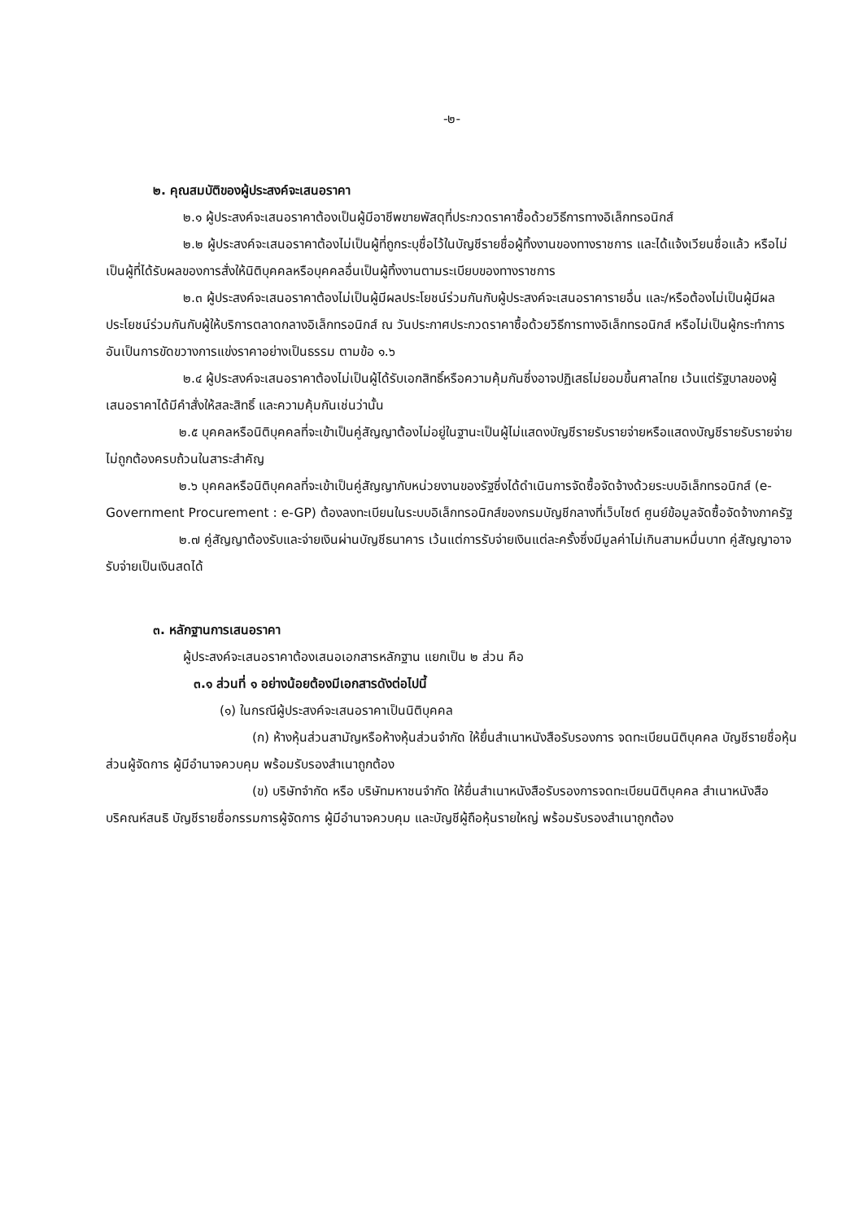-๒-
๒. คุณสมบัติของผู้ประสงค์จะเสนอราคา
๒.๑ ผู้ประสงค์จะเสนอราคาต้องเป็นผู้มีอาชีพขายพัสดุที่ประกวดราคาซื้อด้วยวิธีการทางอิเล็กทรอนิกส์
๒.๒ ผู้ประสงค์จะเสนอราคาต้องไม่เป็นผู้ที่ถูกระบุชื่อไว้ในบัญชีรายชื่อผู้ทิ้งงานของทางราชการ และได้แจ้งเวียนชื่อแล้ว หรือไม่เป็นผู้ที่ได้รับผลของการสั่งให้นิติบุคคลหรือบุคคลอื่นเป็นผู้ทิ้งงานตามระเบียบของทางราชการ
๒.๓ ผู้ประสงค์จะเสนอราคาต้องไม่เป็นผู้มีผลประโยชน์ร่วมกันกับผู้ประสงค์จะเสนอราคารายอื่น และ/หรือต้องไม่เป็นผู้มีผลประโยชน์ร่วมกันกับผู้ให้บริการตลาดกลางอิเล็กทรอนิกส์ ณ วันประกาศประกวดราคาซื้อด้วยวิธีการทางอิเล็กทรอนิกส์ หรือไม่เป็นผู้กระทำการอันเป็นการขัดขวางการแข่งราคาอย่างเป็นธรรม ตามข้อ ๑.๖
๒.๔ ผู้ประสงค์จะเสนอราคาต้องไม่เป็นผู้ได้รับเอกสิทธิ์หรือความคุ้มกันซึ่งอาจปฏิเสธไม่ยอมขึ้นศาลไทย เว้นแต่รัฐบาลของผู้เสนอราคาได้มีคำสั่งให้สละสิทธิ์ และความคุ้มกันเช่นว่านั้น
๒.๕ บุคคลหรือนิติบุคคลที่จะเข้าเป็นคู่สัญญาต้องไม่อยู่ในฐานะเป็นผู้ไม่แสดงบัญชีรายรับรายจ่ายหรือแสดงบัญชีรายรับรายจ่าย ไม่ถูกต้องครบถ้วนในสาระสำคัญ
๒.๖ บุคคลหรือนิติบุคคลที่จะเข้าเป็นคู่สัญญากับหน่วยงานของรัฐซึ่งได้ดำเนินการจัดซื้อจัดจ้างด้วยระบบอิเล็กทรอนิกส์ (e-Government Procurement : e-GP) ต้องลงทะเบียนในระบบอิเล็กทรอนิกส์ของกรมบัญชีกลางที่เว็บไซต์ ศูนย์ข้อมูลจัดซื้อจัดจ้างภาครัฐ
๒.๗ คู่สัญญาต้องรับและจ่ายเงินผ่านบัญชีธนาคาร เว้นแต่การรับจ่ายเงินแต่ละครั้งซึ่งมีมูลค่าไม่เกินสามหมื่นบาท คู่สัญญาอาจรับจ่ายเป็นเงินสดได้
๓. หลักฐานการเสนอราคา
ผู้ประสงค์จะเสนอราคาต้องเสนอเอกสารหลักฐาน แยกเป็น ๒ ส่วน คือ
๓.๑ ส่วนที่ ๑ อย่างน้อยต้องมีเอกสารดังต่อไปนี้
(๑) ในกรณีผู้ประสงค์จะเสนอราคาเป็นนิติบุคคล
(ก) ห้างหุ้นส่วนสามัญหรือห้างหุ้นส่วนจำกัด ให้ยื่นสำเนาหนังสือรับรองการ จดทะเบียนนิติบุคคล บัญชีรายชื่อหุ้นส่วนผู้จัดการ ผู้มีอำนาจควบคุม พร้อมรับรองสำเนาถูกต้อง
(ข) บริษัทจำกัด หรือ บริษัทมหาชนจำกัด ให้ยื่นสำเนาหนังสือรับรองการจดทะเบียนนิติบุคคล สำเนาหนังสือบริคณห์สนธิ บัญชีรายชื่อกรรมการผู้จัดการ ผู้มีอำนาจควบคุม และบัญชีผู้ถือหุ้นรายใหญ่ พร้อมรับรองสำเนาถูกต้อง